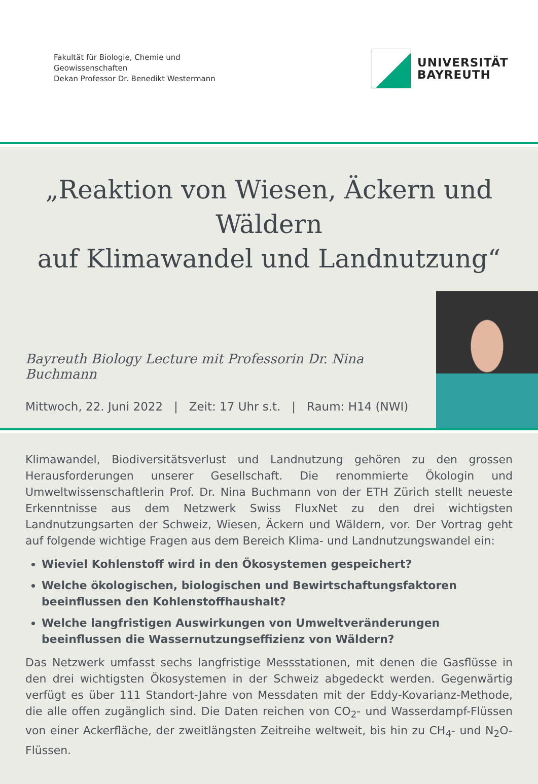Fakultät für Biologie, Chemie und
Geowissenschaften
Dekan Professor Dr. Benedikt Westermann
UNIVERSITÄT
BAYREUTH
„Reaktion von Wiesen, Äckern und Wäldern
auf Klimawandel und Landnutzung“
Bayreuth Biology Lecture mit Professorin Dr. Nina Buchmann
Mittwoch, 22. Juni 2022 | Zeit: 17 Uhr s.t. | Raum: H14 (NWI)
Klimawandel, Biodiversitätsverlust und Landnutzung gehören zu den grossen Herausforderungen unserer Gesellschaft. Die renommierte Ökologin und Umweltwissenschaftlerin Prof. Dr. Nina Buchmann von der ETH Zürich stellt neueste Erkenntnisse aus dem Netzwerk Swiss FluxNet zu den drei wichtigsten Landnutzungsarten der Schweiz, Wiesen, Äckern und Wäldern, vor. Der Vortrag geht auf folgende wichtige Fragen aus dem Bereich Klima- und Landnutzungswandel ein:
Wieviel Kohlenstoff wird in den Ökosystemen gespeichert?
Welche ökologischen, biologischen und Bewirtschaftungsfaktoren beeinflussen den Kohlenstoffhaushalt?
Welche langfristigen Auswirkungen von Umweltveränderungen beeinflussen die Wassernutzungseffizienz von Wäldern?
Das Netzwerk umfasst sechs langfristige Messstationen, mit denen die Gasflüsse in den drei wichtigsten Ökosystemen in der Schweiz abgedeckt werden. Gegenwärtig verfügt es über 111 Standort-Jahre von Messdaten mit der Eddy-Kovarianz-Methode, die alle offen zugänglich sind. Die Daten reichen von CO<sub>2</sub>- und Wasserdampf-Flüssen von einer Ackerfläche, der zweitlängsten Zeitreihe weltweit, bis hin zu CH<sub>4</sub>- und N<sub>2</sub>O-Flüssen.